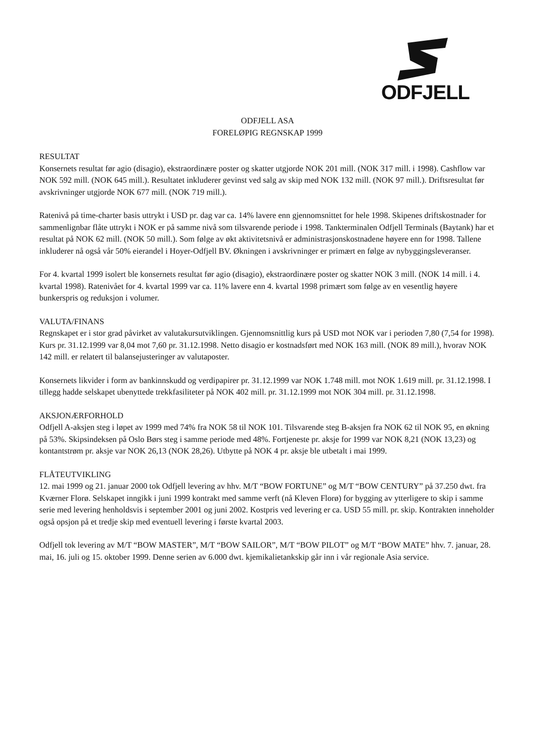ODFJELL
ODFJELL ASA
FORELØPIG REGNSKAP 1999
RESULTAT
Konsernets resultat før agio (disagio), ekstraordinære poster og skatter utgjorde NOK 201 mill. (NOK 317 mill. i 1998). Cashflow var NOK 592 mill. (NOK 645 mill.). Resultatet inkluderer gevinst ved salg av skip med NOK 132 mill. (NOK 97 mill.). Driftsresultat før avskrivninger utgjorde NOK 677 mill. (NOK 719 mill.).
Ratenivå på time-charter basis uttrykt i USD pr. dag var ca. 14% lavere enn gjennomsnittet for hele 1998. Skipenes driftskostnader for sammenlignbar flåte uttrykt i NOK er på samme nivå som tilsvarende periode i 1998. Tankterminalen Odfjell Terminals (Baytank) har et resultat på NOK 62 mill. (NOK 50 mill.). Som følge av økt aktivitetsnivå er administrasjonskostnadene høyere enn for 1998. Tallene inkluderer nå også vår 50% eierandel i Hoyer-Odfjell BV. Økningen i avskrivninger er primært en følge av nybyggingsleveranser.
For 4. kvartal 1999 isolert ble konsernets resultat før agio (disagio), ekstraordinære poster og skatter NOK 3 mill. (NOK 14 mill. i 4. kvartal 1998). Ratenivået for 4. kvartal 1999 var ca. 11% lavere enn 4. kvartal 1998 primært som følge av en vesentlig høyere bunkerspris og reduksjon i volumer.
VALUTA/FINANS
Regnskapet er i stor grad påvirket av valutakursutviklingen. Gjennomsnittlig kurs på USD mot NOK var i perioden 7,80 (7,54 for 1998). Kurs pr. 31.12.1999 var 8,04 mot 7,60 pr. 31.12.1998. Netto disagio er kostnadsført med NOK 163 mill. (NOK 89 mill.), hvorav NOK 142 mill. er relatert til balansejusteringer av valutaposter.
Konsernets likvider i form av bankinnskudd og verdipapirer pr. 31.12.1999 var NOK 1.748 mill. mot NOK 1.619 mill. pr. 31.12.1998. I tillegg hadde selskapet ubenyttede trekkfasiliteter på NOK 402 mill. pr. 31.12.1999 mot NOK 304 mill. pr. 31.12.1998.
AKSJONÆRFORHOLD
Odfjell A-aksjen steg i løpet av 1999 med 74% fra NOK 58 til NOK 101. Tilsvarende steg B-aksjen fra NOK 62 til NOK 95, en økning på 53%. Skipsindeksen på Oslo Børs steg i samme periode med 48%. Fortjeneste pr. aksje for 1999 var NOK 8,21 (NOK 13,23) og kontantstrøm pr. aksje var NOK 26,13 (NOK 28,26). Utbytte på NOK 4 pr. aksje ble utbetalt i mai 1999.
FLÅTEUTVIKLING
12. mai 1999 og 21. januar 2000 tok Odfjell levering av hhv. M/T “BOW FORTUNE” og M/T “BOW CENTURY” på 37.250 dwt. fra Kværner Florø. Selskapet inngikk i juni 1999 kontrakt med samme verft (nå Kleven Florø) for bygging av ytterligere to skip i samme serie med levering henholdsvis i september 2001 og juni 2002. Kostpris ved levering er ca. USD 55 mill. pr. skip. Kontrakten inneholder også opsjon på et tredje skip med eventuell levering i første kvartal 2003.
Odfjell tok levering av M/T “BOW MASTER”, M/T “BOW SAILOR”, M/T “BOW PILOT” og M/T “BOW MATE” hhv. 7. januar, 28. mai, 16. juli og 15. oktober 1999. Denne serien av 6.000 dwt. kjemikalietankskip går inn i vår regionale Asia service.